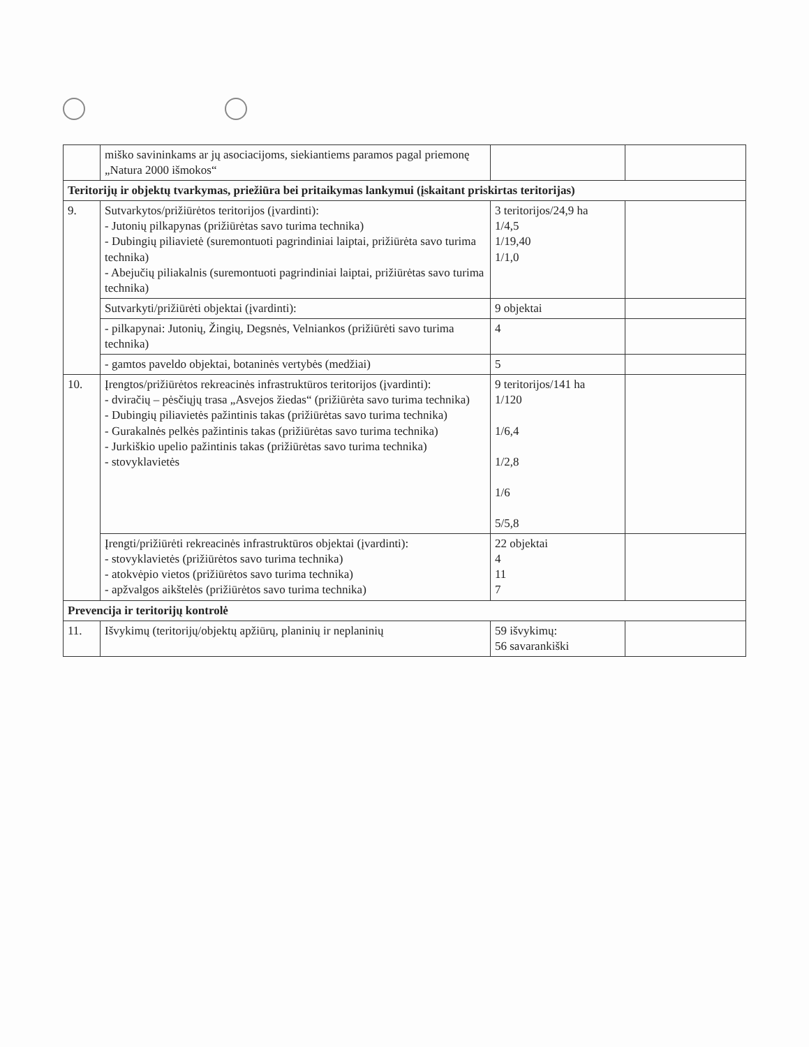| | miško savininkams ar jų asociacijoms, siekiantiems paramos pagal priemonę „Natura 2000 išmokos“ | | |
| Teritorijų ir objektų tvarkymas, priežiūra bei pritaikymas lankymui (įskaitant priskirtas teritorijas) | | | |
| 9. | Sutvarkytos/prižiūrėtos teritorijos (įvardinti): - Jutonių pilkapynas (prižiūrėtas savo turima technika) - Dubingių piliavietė (suremontuoti pagrindiniai laiptai, prižiūrėta savo turima technika) - Abejučių piliakalnis (suremontuoti pagrindiniai laiptai, prižiūrėtas savo turima technika) | 3 teritorijos/24,9 ha 1/4,5 1/19,40 1/1,0 | |
| | Sutvarkyti/prižiūrėti objektai (įvardinti): | 9 objektai | |
| | - pilkapynai: Jutonių, Žingių, Degsnės, Velniankos (prižiūrėti savo turima technika) | 4 | |
| | - gamtos paveldo objektai, botaninės vertybės (medžiai) | 5 | |
| 10. | Įrengtos/prižiūrėtos rekreacinės infrastruktūros teritorijos (įvardinti): - dviračių – pėsčiųjų trasa „Asvejos žiedas“ (prižiūrėta savo turima technika) - Dubingių piliavietės pažintinis takas (prižiūrėtas savo turima technika) - Gurakalnės pelkės pažintinis takas (prižiūrėtas savo turima technika) - Jurkiškio upelio pažintinis takas (prižiūrėtas savo turima technika) - stovyklavietės | 9 teritorijos/141 ha 1/120 1/6,4 1/2,8 1/6 5/5,8 | |
| | Įrengti/prižiūrėti rekreacinės infrastruktūros objektai (įvardinti): - stovyklavietės (prižiūrėtos savo turima technika) - atokvėpio vietos (prižiūrėtos savo turima technika) - apžvalgos aikštelės (prižiūrėtos savo turima technika) | 22 objektai 4 11 7 | |
| Prevencija ir teritorijų kontrolė | | | |
| 11. | Išvykimų (teritorijų/objektų apžiūrų, planinių ir neplaninių | 59 išvykimų: 56 savarankiški | |